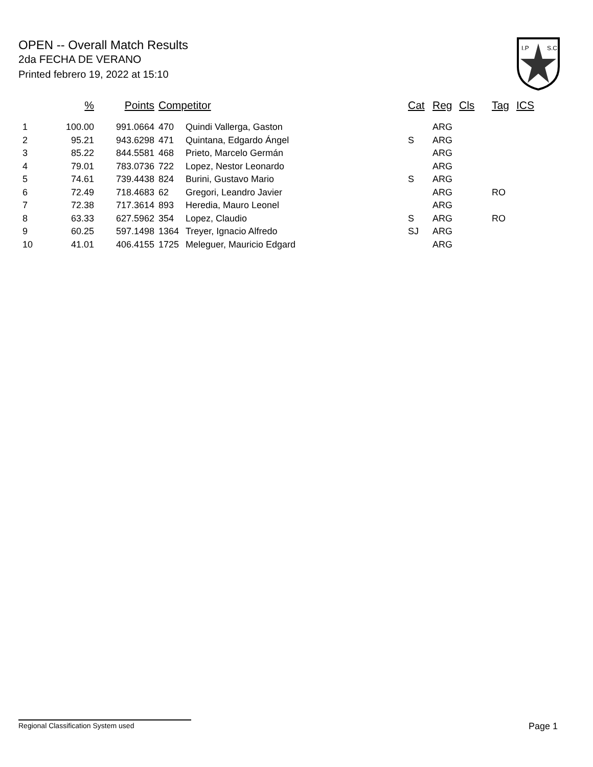OPEN -- Overall Match Results
2da FECHA DE VERANO
Printed febrero 19, 2022 at 15:10
I.P
S.C.
| | % | Points | Competitor | | Cat | Reg | Cls | Tag | ICS |
| --- | --- | --- | --- | --- | --- | --- | --- | --- | --- |
| 1 | 100.00 | 991.0664 | 470 | Quindi Vallerga, Gaston | | ARG | | | |
| 2 | 95.21 | 943.6298 | 471 | Quintana, Edgardo Ángel | S | ARG | | | |
| 3 | 85.22 | 844.5581 | 468 | Prieto, Marcelo Germán | | ARG | | | |
| 4 | 79.01 | 783.0736 | 722 | Lopez, Nestor Leonardo | | ARG | | | |
| 5 | 74.61 | 739.4438 | 824 | Burini, Gustavo Mario | S | ARG | | | |
| 6 | 72.49 | 718.4683 | 62 | Gregori, Leandro Javier | | ARG | | RO | |
| 7 | 72.38 | 717.3614 | 893 | Heredia, Mauro Leonel | | ARG | | | |
| 8 | 63.33 | 627.5962 | 354 | Lopez, Claudio | S | ARG | | RO | |
| 9 | 60.25 | 597.1498 | 1364 | Treyer, Ignacio Alfredo | SJ | ARG | | | |
| 10 | 41.01 | 406.4155 | 1725 | Meleguer, Mauricio Edgard | | ARG | | | |
Regional Classification System used Page 1